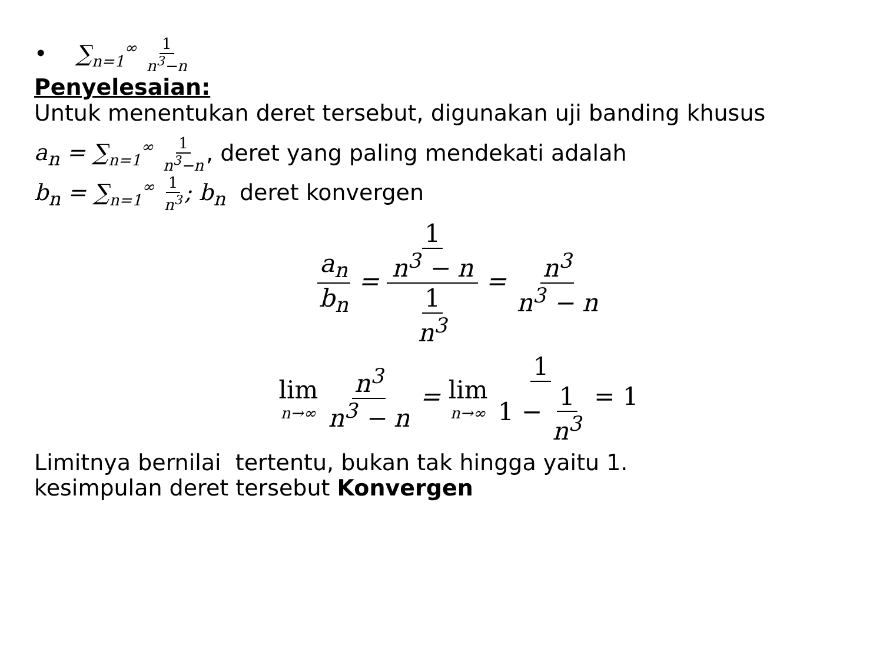• ∑<sub>n=1</sub><sup>∞</sup> 1 n<sup>3</sup>−n
Penyelesaian:
Untuk menentukan deret tersebut, digunakan uji banding khusus
a<sub>n</sub> = ∑<sub>n=1</sub><sup>∞</sup> 1 n<sup>3</sup>−n, deret yang paling mendekati adalah
b<sub>n</sub> = ∑<sub>n=1</sub><sup>∞</sup> 1 n<sup>3</sup>; b<sub>n</sub> deret konvergen
a<sub>n</sub> b<sub>n</sub> = 1 n<sup>3</sup> − n 1 n<sup>3</sup> = n<sup>3</sup> n<sup>3</sup> − n
lim n→∞ n<sup>3</sup> n<sup>3</sup> − n = lim n→∞ 1 1 − 1 n<sup>3</sup> = 1
Limitnya bernilai tertentu, bukan tak hingga yaitu 1.
kesimpulan deret tersebut Konvergen